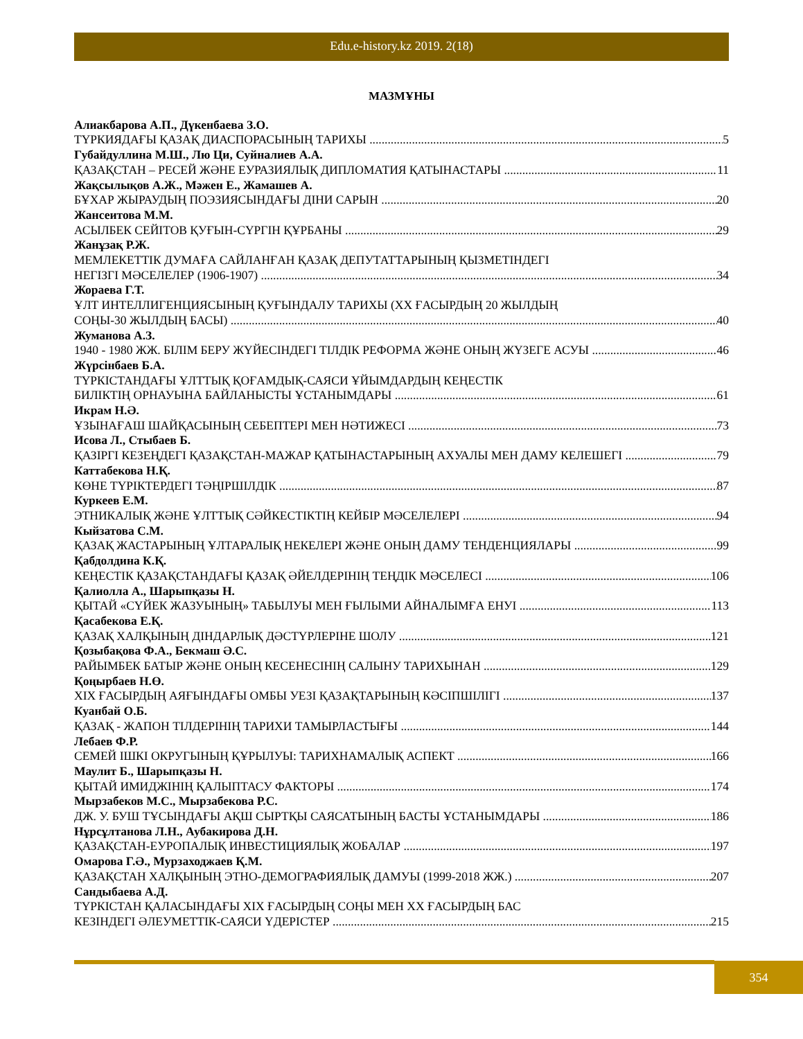Edu.e-history.kz 2019. 2(18)
МАЗМҰНЫ
Алиакбарова А.П., Дүкенбаева З.О.
ТҮРКИЯДАҒЫ ҚАЗАҚ ДИАСПОРАСЫНЫҢ ТАРИХЫ 5
Губайдуллина М.Ш., Лю Ци, Суйналиев А.А.
ҚАЗАҚСТАН – РЕСЕЙ ЖӘНЕ ЕУРАЗИЯЛЫҚ ДИПЛОМАТИЯ ҚАТЫНАСТАРЫ 11
Жақсылықов А.Ж., Мәжен Е., Жамашев А.
БҰХАР ЖЫРАУДЫҢ ПОЭЗИЯСЫНДАҒЫ ДІНИ САРЫН 20
Жансеитова М.М.
АСЫЛБЕК СЕЙІТОВ ҚУҒЫН-СҮРГІН ҚҰРБАНЫ 29
Жанұзақ Р.Ж.
МЕМЛЕКЕТТІК ДУМАҒА САЙЛАНҒАН ҚАЗАҚ ДЕПУТАТТАРЫНЫҢ ҚЫЗМЕТІНДЕГІ
НЕГІЗГІ МӘСЕЛЕЛЕР (1906-1907) 34
Жораева Г.Т.
ҰЛТ ИНТЕЛЛИГЕНЦИЯСЫНЫҢ ҚУҒЫНДАЛУ ТАРИХЫ (XX ҒАСЫРДЫҢ 20 ЖЫЛДЫҢ
СОҢЫ-30 ЖЫЛДЫҢ БАСЫ) 40
Жуманова А.З.
1940 - 1980 ЖЖ. БІЛІМ БЕРУ ЖҮЙЕСІНДЕГІ ТІЛДІК РЕФОРМА ЖӘНЕ ОНЫҢ ЖҮЗЕГЕ АСУЫ 46
Жүрсінбаев Б.А.
ТҮРКІСТАНДАҒЫ ҰЛТТЫҚ ҚОҒАМДЫҚ-САЯСИ ҰЙЫМДАРДЫҢ КЕҢЕСТІК
БИЛІКТІҢ ОРНАУЫНА БАЙЛАНЫСТЫ ҰСТАНЫМДАРЫ 61
Икрам Н.Ә.
ҰЗЫНАҒАШ ШАЙҚАСЫНЫҢ СЕБЕПТЕРІ МЕН НӘТИЖЕСІ 73
Исова Л., Стыбаев Б.
ҚАЗІРГІ КЕЗЕҢДЕГІ ҚАЗАҚСТАН-МАЖАР ҚАТЫНАСТАРЫНЫҢ АХУАЛЫ МЕН ДАМУ КЕЛЕШЕГІ 79
Каттабекова Н.Қ.
КӨНЕ ТҮРІКТЕРДЕГІ ТӘҢІРШІЛДІК 87
Куркеев Е.М.
ЭТНИКАЛЫҚ ЖӘНЕ ҰЛТТЫҚ СӘЙКЕСТІКТІҢ КЕЙБІР МӘСЕЛЕЛЕРІ 94
Кыйзатова С.М.
ҚАЗАҚ ЖАСТАРЫНЫҢ ҰЛТАРАЛЫҚ НЕКЕЛЕРІ ЖӘНЕ ОНЫҢ ДАМУ ТЕНДЕНЦИЯЛАРЫ 99
Қабдолдина К.Қ.
КЕҢЕСТІК ҚАЗАҚСТАНДАҒЫ ҚАЗАҚ ӘЙЕЛДЕРІНІҢ ТЕҢДІК МӘСЕЛЕСІ 106
Қалиолла А., Шарыпқазы Н.
ҚЫТАЙ «СҮЙЕК ЖАЗУЫНЫҢ» ТАБЫЛУЫ МЕН ҒЫЛЫМИ АЙНАЛЫМҒА ЕНУІ 113
Қасабекова Е.Қ.
ҚАЗАҚ ХАЛҚЫНЫҢ ДІНДАРЛЫҚ ДӘСТҮРЛЕРІНЕ ШОЛУ 121
Қозыбақова Ф.А., Бекмаш Ә.С.
РАЙЫМБЕК БАТЫР ЖӘНЕ ОНЫҢ КЕСЕНЕСІНІҢ САЛЫНУ ТАРИХЫНАН 129
Қоңырбаев Н.Ө.
XIX ҒАСЫРДЫҢ АЯҒЫНДАҒЫ ОМБЫ УЕЗІ ҚАЗАҚТАРЫНЫҢ КӘСІПШІЛІГІ 137
Куанбай О.Б.
ҚАЗАҚ - ЖАПОН ТІЛДЕРІНІҢ ТАРИХИ ТАМЫРЛАСТЫҒЫ 144
Лебаев Ф.Р.
СЕМЕЙ ІШКІ ОКРУГЫНЫҢ ҚҰРЫЛУЫ: ТАРИХНАМАЛЫҚ АСПЕКТ 166
Маулит Б., Шарыпқазы Н.
ҚЫТАЙ ИМИДЖІНІҢ ҚАЛЫПТАСУ ФАКТОРЫ 174
Мырзабеков М.С., Мырзабекова Р.С.
ДЖ. У. БУШ ТҰСЫНДАҒЫ АҚШ СЫРТҚЫ САЯСАТЫНЫҢ БАСТЫ ҰСТАНЫМДАРЫ 186
Нұрсұлтанова Л.Н., Аубакирова Д.Н.
ҚАЗАҚСТАН-ЕУРОПАЛЫҚ ИНВЕСТИЦИЯЛЫҚ ЖОБАЛАР 197
Омарова Г.Ә., Мурзаходжаев Қ.М.
ҚАЗАҚСТАН ХАЛҚЫНЫҢ ЭТНО-ДЕМОГРАФИЯЛЫҚ ДАМУЫ (1999-2018 ЖЖ.) 207
Сандыбаева А.Д.
ТҮРКІСТАН ҚАЛАСЫНДАҒЫ XIX ҒАСЫРДЫҢ СОҢЫ МЕН XX ҒАСЫРДЫҢ БАС
КЕЗІНДЕГІ ӘЛЕУМЕТТІК-САЯСИ ҮДЕРІСТЕР 215
354